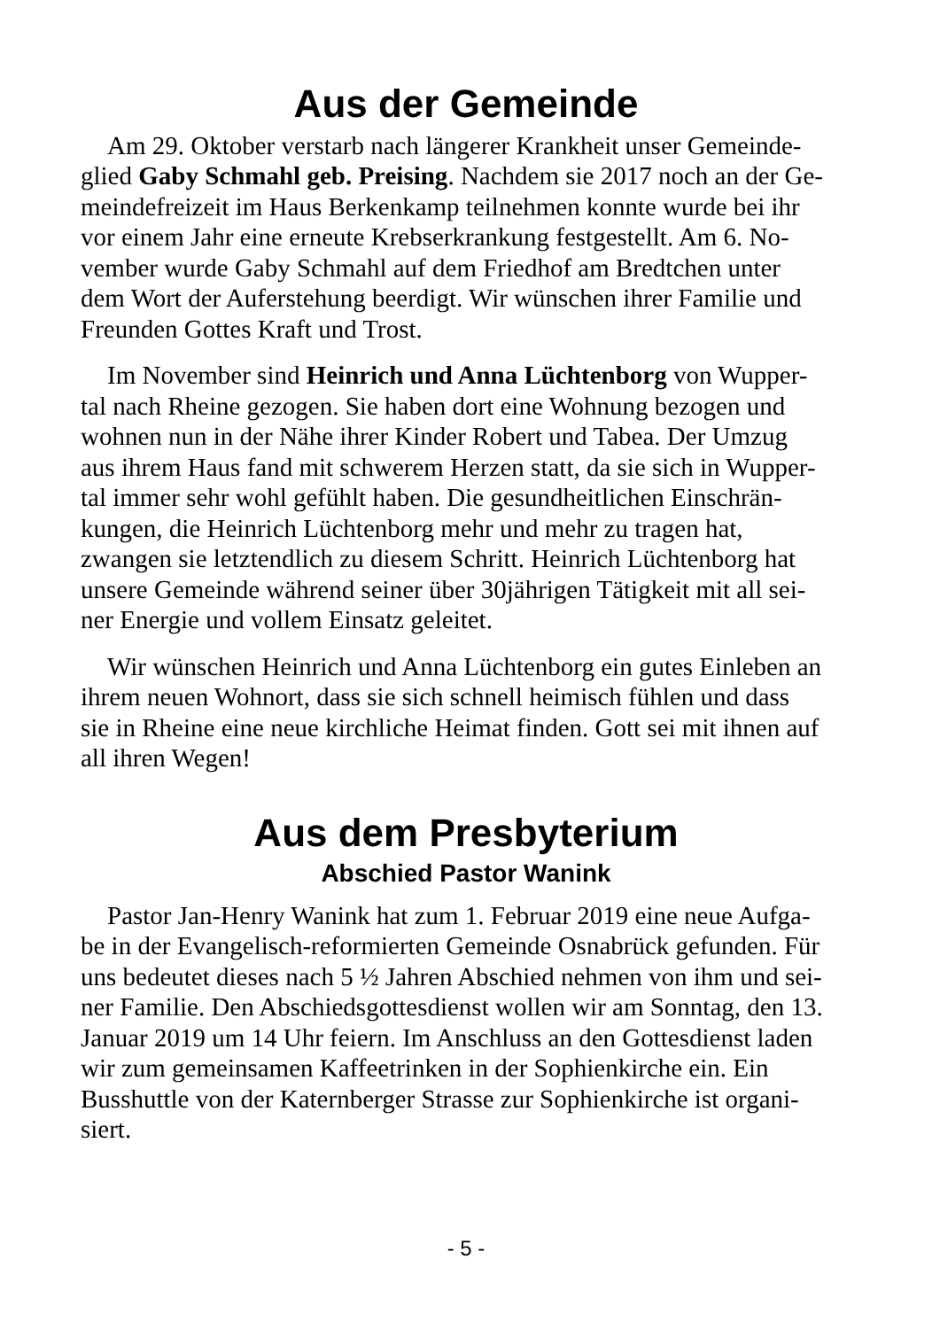Aus der Gemeinde
Am 29. Oktober verstarb nach längerer Krankheit unser Gemeinde- glied Gaby Schmahl geb. Preising. Nachdem sie 2017 noch an der Ge- meindefreizeit im Haus Berkenkamp teilnehmen konnte wurde bei ihr vor einem Jahr eine erneute Krebserkrankung festgestellt. Am 6. No- vember wurde Gaby Schmahl auf dem Friedhof am Bredtchen unter dem Wort der Auferstehung beerdigt. Wir wünschen ihrer Familie und Freunden Gottes Kraft und Trost.
Im November sind Heinrich und Anna Lüchtenborg von Wupper- tal nach Rheine gezogen. Sie haben dort eine Wohnung bezogen und wohnen nun in der Nähe ihrer Kinder Robert und Tabea. Der Umzug aus ihrem Haus fand mit schwerem Herzen statt, da sie sich in Wupper- tal immer sehr wohl gefühlt haben. Die gesundheitlichen Einschrän- kungen, die Heinrich Lüchtenborg mehr und mehr zu tragen hat, zwangen sie letztendlich zu diesem Schritt. Heinrich Lüchtenborg hat unsere Gemeinde während seiner über 30jährigen Tätigkeit mit all sei- ner Energie und vollem Einsatz geleitet.
Wir wünschen Heinrich und Anna Lüchtenborg ein gutes Einleben an ihrem neuen Wohnort, dass sie sich schnell heimisch fühlen und dass sie in Rheine eine neue kirchliche Heimat finden. Gott sei mit ihnen auf all ihren Wegen!
Aus dem Presbyterium
Abschied Pastor Wanink
Pastor Jan-Henry Wanink hat zum 1. Februar 2019 eine neue Aufga- be in der Evangelisch-reformierten Gemeinde Osnabrück gefunden. Für uns bedeutet dieses nach 5 ½ Jahren Abschied nehmen von ihm und sei- ner Familie. Den Abschiedsgottesdienst wollen wir am Sonntag, den 13. Januar 2019 um 14 Uhr feiern. Im Anschluss an den Gottesdienst laden wir zum gemeinsamen Kaffeetrinken in der Sophienkirche ein. Ein Busshuttle von der Katernberger Strasse zur Sophienkirche ist organi- siert.
- 5 -